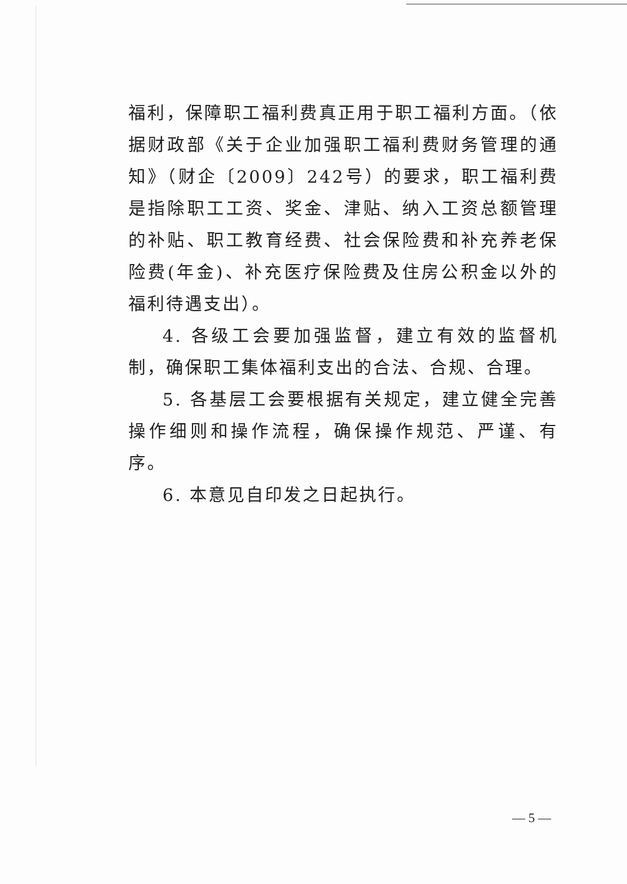福利，保障职工福利费真正用于职工福利方面。（依据财政部《关于企业加强职工福利费财务管理的通知》（财企〔2009〕242号）的要求，职工福利费是指除职工工资、奖金、津贴、纳入工资总额管理的补贴、职工教育经费、社会保险费和补充养老保险费(年金)、补充医疗保险费及住房公积金以外的福利待遇支出）。
4. 各级工会要加强监督，建立有效的监督机制，确保职工集体福利支出的合法、合规、合理。
5. 各基层工会要根据有关规定，建立健全完善操作细则和操作流程，确保操作规范、严谨、有序。
6. 本意见自印发之日起执行。
— 5 —